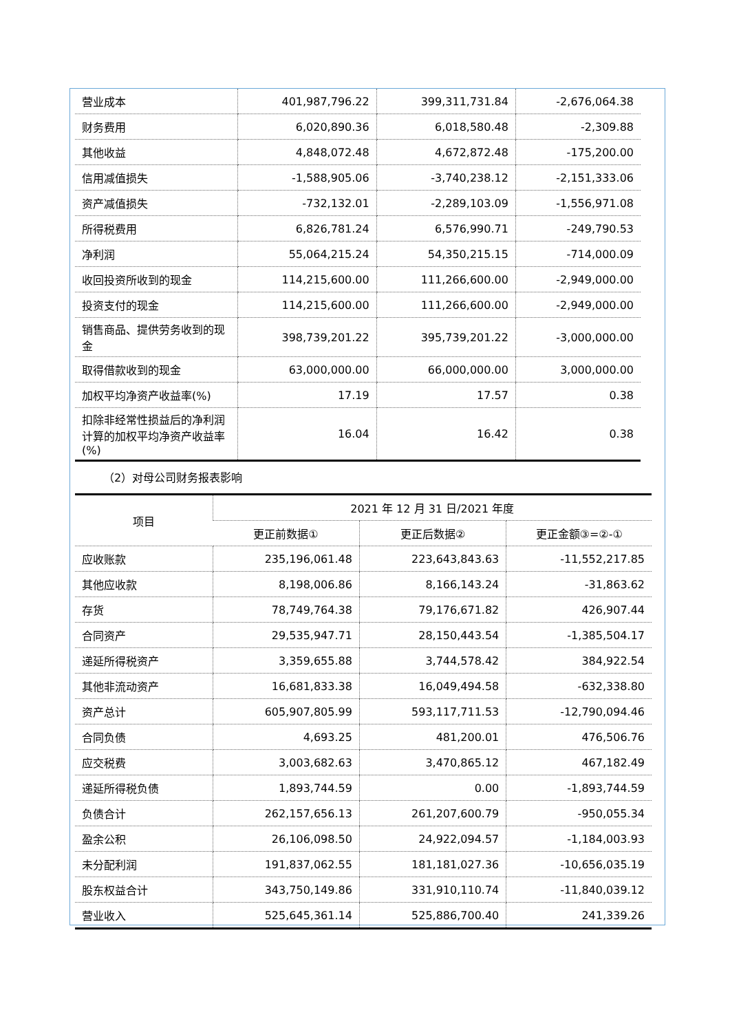| 营业成本 | 401,987,796.22 | 399,311,731.84 | -2,676,064.38 |
| 财务费用 | 6,020,890.36 | 6,018,580.48 | -2,309.88 |
| 其他收益 | 4,848,072.48 | 4,672,872.48 | -175,200.00 |
| 信用减值损失 | -1,588,905.06 | -3,740,238.12 | -2,151,333.06 |
| 资产减值损失 | -732,132.01 | -2,289,103.09 | -1,556,971.08 |
| 所得税费用 | 6,826,781.24 | 6,576,990.71 | -249,790.53 |
| 净利润 | 55,064,215.24 | 54,350,215.15 | -714,000.09 |
| 收回投资所收到的现金 | 114,215,600.00 | 111,266,600.00 | -2,949,000.00 |
| 投资支付的现金 | 114,215,600.00 | 111,266,600.00 | -2,949,000.00 |
| 销售商品、提供劳务收到的现金 | 398,739,201.22 | 395,739,201.22 | -3,000,000.00 |
| 取得借款收到的现金 | 63,000,000.00 | 66,000,000.00 | 3,000,000.00 |
| 加权平均净资产收益率(%) | 17.19 | 17.57 | 0.38 |
| 扣除非经常性损益后的净利润计算的加权平均净资产收益率(%) | 16.04 | 16.42 | 0.38 |
（2）对母公司财务报表影响
| 项目 | 2021 年 12 月 31 日/2021 年度 | | |
| --- | --- | --- | --- |
| | 更正前数据① | 更正后数据② | 更正金额③=②-① |
| 应收账款 | 235,196,061.48 | 223,643,843.63 | -11,552,217.85 |
| 其他应收款 | 8,198,006.86 | 8,166,143.24 | -31,863.62 |
| 存货 | 78,749,764.38 | 79,176,671.82 | 426,907.44 |
| 合同资产 | 29,535,947.71 | 28,150,443.54 | -1,385,504.17 |
| 递延所得税资产 | 3,359,655.88 | 3,744,578.42 | 384,922.54 |
| 其他非流动资产 | 16,681,833.38 | 16,049,494.58 | -632,338.80 |
| 资产总计 | 605,907,805.99 | 593,117,711.53 | -12,790,094.46 |
| 合同负债 | 4,693.25 | 481,200.01 | 476,506.76 |
| 应交税费 | 3,003,682.63 | 3,470,865.12 | 467,182.49 |
| 递延所得税负债 | 1,893,744.59 | 0.00 | -1,893,744.59 |
| 负债合计 | 262,157,656.13 | 261,207,600.79 | -950,055.34 |
| 盈余公积 | 26,106,098.50 | 24,922,094.57 | -1,184,003.93 |
| 未分配利润 | 191,837,062.55 | 181,181,027.36 | -10,656,035.19 |
| 股东权益合计 | 343,750,149.86 | 331,910,110.74 | -11,840,039.12 |
| 营业收入 | 525,645,361.14 | 525,886,700.40 | 241,339.26 |